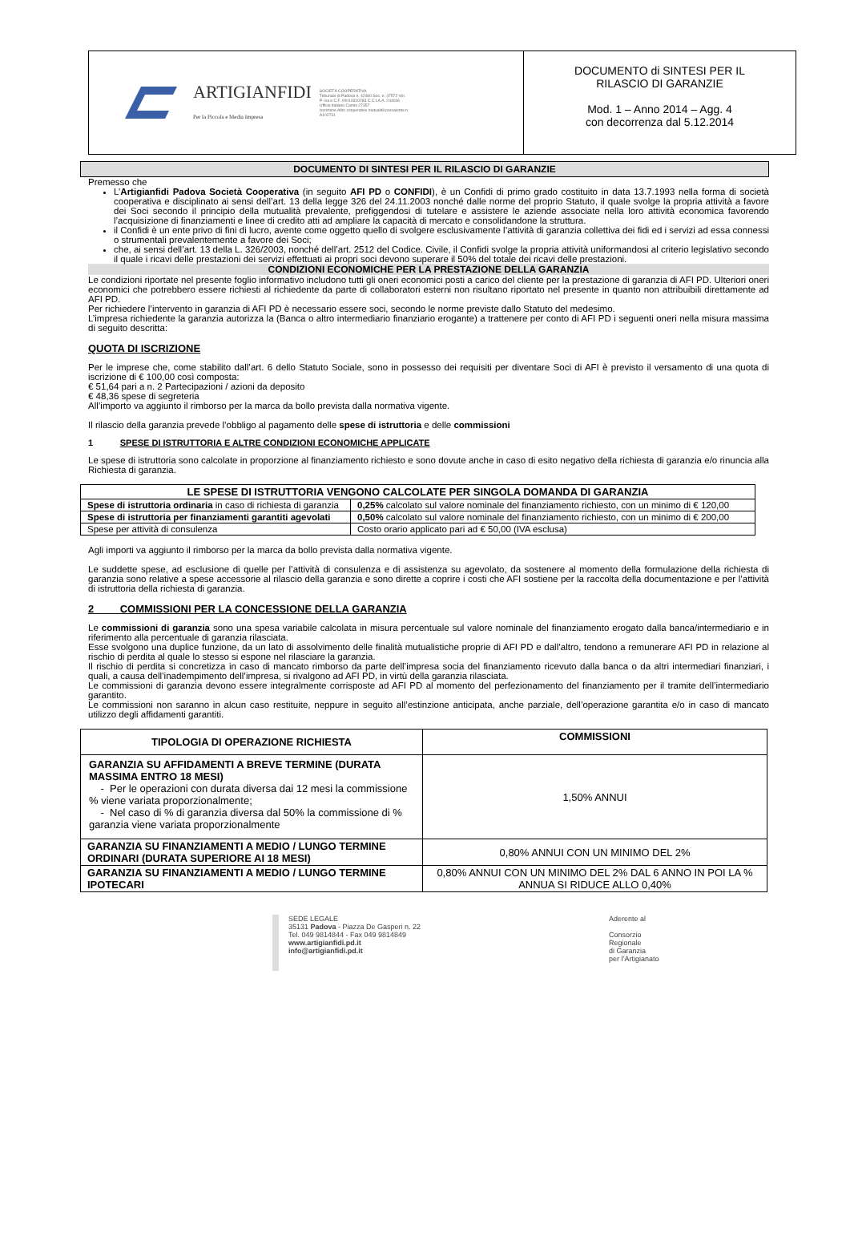ARTIGIANFIDI
Per la Piccola e Media Impresa
SOCIETÀ COOPERATIVA
Tribunale di Padova n. 42480 Soc. n. 47572 Vol.
P. Iva e C.F. 00019310283 C.C.I.A.A. 244046
Ufficio Italiano Cambi 27357
Iscrizione Albo cooperative mutualità prevalente n. A102731
DOCUMENTO di SINTESI PER IL
RILASCIO DI GARANZIE
Mod. 1 – Anno 2014 – Agg. 4
con decorrenza dal 5.12.2014
DOCUMENTO DI SINTESI PER IL RILASCIO DI GARANZIE
Premesso che
L’Artigianfidi Padova Società Cooperativa (in seguito AFI PD o CONFIDI), è un Confidi di primo grado costituito in data 13.7.1993 nella forma di società cooperativa e disciplinato ai sensi dell’art. 13 della legge 326 del 24.11.2003 nonché dalle norme del proprio Statuto, il quale svolge la propria attività a favore dei Soci secondo il principio della mutualità prevalente, prefiggendosi di tutelare e assistere le aziende associate nella loro attività economica favorendo l’acquisizione di finanziamenti e linee di credito atti ad ampliare la capacità di mercato e consolidandone la struttura.
il Confidi è un ente privo di fini di lucro, avente come oggetto quello di svolgere esclusivamente l’attività di garanzia collettiva dei fidi ed i servizi ad essa connessi o strumentali prevalentemente a favore dei Soci;
che, ai sensi dell’art. 13 della L. 326/2003, nonché dell’art. 2512 del Codice. Civile, il Confidi svolge la propria attività uniformandosi al criterio legislativo secondo il quale i ricavi delle prestazioni dei servizi effettuati ai propri soci devono superare il 50% del totale dei ricavi delle prestazioni.
CONDIZIONI ECONOMICHE PER LA PRESTAZIONE DELLA GARANZIA
Le condizioni riportate nel presente foglio informativo includono tutti gli oneri economici posti a carico del cliente per la prestazione di garanzia di AFI PD. Ulteriori oneri economici che potrebbero essere richiesti al richiedente da parte di collaboratori esterni non risultano riportato nel presente in quanto non attribuibili direttamente ad AFI PD.
Per richiedere l’intervento in garanzia di AFI PD è necessario essere soci, secondo le norme previste dallo Statuto del medesimo.
L’impresa richiedente la garanzia autorizza la (Banca o altro intermediario finanziario erogante) a trattenere per conto di AFI PD i seguenti oneri nella misura massima di seguito descritta:
QUOTA DI ISCRIZIONE
Per le imprese che, come stabilito dall’art. 6 dello Statuto Sociale, sono in possesso dei requisiti per diventare Soci di AFI è previsto il versamento di una quota di iscrizione di € 100,00 così composta:
€ 51,64 pari a n. 2 Partecipazioni / azioni da deposito
€ 48,36 spese di segreteria
All’importo va aggiunto il rimborso per la marca da bollo prevista dalla normativa vigente.
Il rilascio della garanzia prevede l’obbligo al pagamento delle spese di istruttoria e delle commissioni
1 SPESE DI ISTRUTTORIA E ALTRE CONDIZIONI ECONOMICHE APPLICATE
Le spese di istruttoria sono calcolate in proporzione al finanziamento richiesto e sono dovute anche in caso di esito negativo della richiesta di garanzia e/o rinuncia alla Richiesta di garanzia.
| LE SPESE DI ISTRUTTORIA VENGONO CALCOLATE PER SINGOLA DOMANDA DI GARANZIA | |
| --- | --- |
| Spese di istruttoria ordinaria in caso di richiesta di garanzia | 0,25% calcolato sul valore nominale del finanziamento richiesto, con un minimo di € 120,00 |
| Spese di istruttoria per finanziamenti garantiti agevolati | 0,50% calcolato sul valore nominale del finanziamento richiesto, con un minimo di € 200,00 |
| Spese per attività di consulenza | Costo orario applicato pari ad € 50,00 (IVA esclusa) |
Agli importi va aggiunto il rimborso per la marca da bollo prevista dalla normativa vigente.
Le suddette spese, ad esclusione di quelle per l’attività di consulenza e di assistenza su agevolato, da sostenere al momento della formulazione della richiesta di garanzia sono relative a spese accessorie al rilascio della garanzia e sono dirette a coprire i costi che AFI sostiene per la raccolta della documentazione e per l’attività di istruttoria della richiesta di garanzia.
2 COMMISSIONI PER LA CONCESSIONE DELLA GARANZIA
Le commissioni di garanzia sono una spesa variabile calcolata in misura percentuale sul valore nominale del finanziamento erogato dalla banca/intermediario e in riferimento alla percentuale di garanzia rilasciata.
Esse svolgono una duplice funzione, da un lato di assolvimento delle finalità mutualistiche proprie di AFI PD e dall’altro, tendono a remunerare AFI PD in relazione al rischio di perdita al quale lo stesso si espone nel rilasciare la garanzia.
Il rischio di perdita si concretizza in caso di mancato rimborso da parte dell’impresa socia del finanziamento ricevuto dalla banca o da altri intermediari finanziari, i quali, a causa dell’inadempimento dell’impresa, si rivalgono ad AFI PD, in virtù della garanzia rilasciata.
Le commissioni di garanzia devono essere integralmente corrisposte ad AFI PD al momento del perfezionamento del finanziamento per il tramite dell’intermediario garantito.
Le commissioni non saranno in alcun caso restituite, neppure in seguito all’estinzione anticipata, anche parziale, dell’operazione garantita e/o in caso di mancato utilizzo degli affidamenti garantiti.
| TIPOLOGIA DI OPERAZIONE RICHIESTA | COMMISSIONI |
| --- | --- |
| GARANZIA SU AFFIDAMENTI A BREVE TERMINE (DURATA MASSIMA ENTRO 18 MESI) - Per le operazioni con durata diversa dai 12 mesi la commissione % viene variata proporzionalmente; - Nel caso di % di garanzia diversa dal 50% la commissione di % garanzia viene variata proporzionalmente | 1,50% ANNUI |
| GARANZIA SU FINANZIAMENTI A MEDIO / LUNGO TERMINE ORDINARI (DURATA SUPERIORE AI 18 MESI) | 0,80% ANNUI CON UN MINIMO DEL 2% |
| GARANZIA SU FINANZIAMENTI A MEDIO / LUNGO TERMINE IPOTECARI | 0,80% ANNUI CON UN MINIMO DEL 2% DAL 6 ANNO IN POI LA % ANNUA SI RIDUCE ALLO 0,40% |
SEDE LEGALE
35131 Padova - Piazza De Gasperi n. 22
Tel. 049 9814844 - Fax 049 9814849
www.artigianfidi.pd.it
info@artigianfidi.pd.it
Aderente al
Consorzio
Regionale
di Garanzia
per l’Artigianato